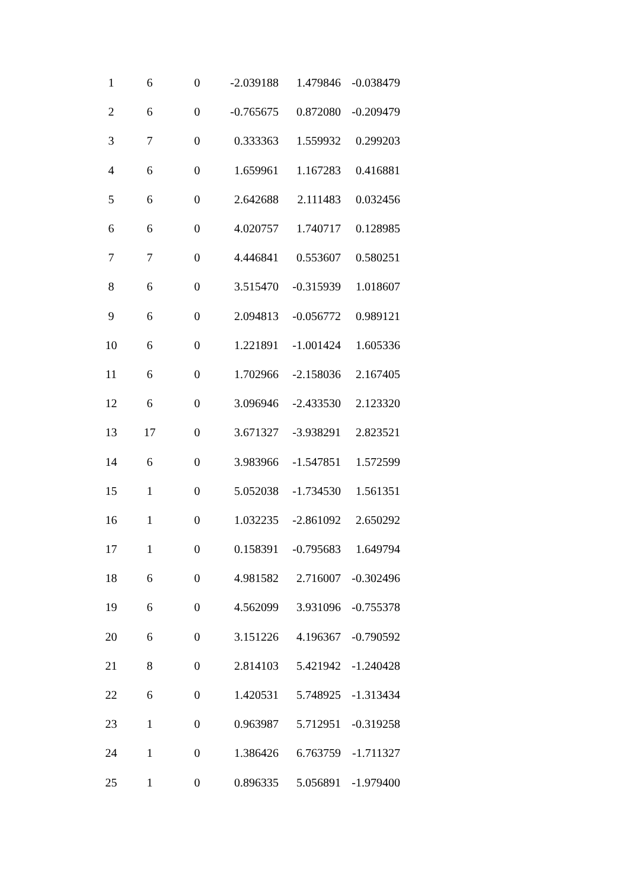| 1 | 6 | 0 | -2.039188 | 1.479846 | -0.038479 |
| 2 | 6 | 0 | -0.765675 | 0.872080 | -0.209479 |
| 3 | 7 | 0 | 0.333363 | 1.559932 | 0.299203 |
| 4 | 6 | 0 | 1.659961 | 1.167283 | 0.416881 |
| 5 | 6 | 0 | 2.642688 | 2.111483 | 0.032456 |
| 6 | 6 | 0 | 4.020757 | 1.740717 | 0.128985 |
| 7 | 7 | 0 | 4.446841 | 0.553607 | 0.580251 |
| 8 | 6 | 0 | 3.515470 | -0.315939 | 1.018607 |
| 9 | 6 | 0 | 2.094813 | -0.056772 | 0.989121 |
| 10 | 6 | 0 | 1.221891 | -1.001424 | 1.605336 |
| 11 | 6 | 0 | 1.702966 | -2.158036 | 2.167405 |
| 12 | 6 | 0 | 3.096946 | -2.433530 | 2.123320 |
| 13 | 17 | 0 | 3.671327 | -3.938291 | 2.823521 |
| 14 | 6 | 0 | 3.983966 | -1.547851 | 1.572599 |
| 15 | 1 | 0 | 5.052038 | -1.734530 | 1.561351 |
| 16 | 1 | 0 | 1.032235 | -2.861092 | 2.650292 |
| 17 | 1 | 0 | 0.158391 | -0.795683 | 1.649794 |
| 18 | 6 | 0 | 4.981582 | 2.716007 | -0.302496 |
| 19 | 6 | 0 | 4.562099 | 3.931096 | -0.755378 |
| 20 | 6 | 0 | 3.151226 | 4.196367 | -0.790592 |
| 21 | 8 | 0 | 2.814103 | 5.421942 | -1.240428 |
| 22 | 6 | 0 | 1.420531 | 5.748925 | -1.313434 |
| 23 | 1 | 0 | 0.963987 | 5.712951 | -0.319258 |
| 24 | 1 | 0 | 1.386426 | 6.763759 | -1.711327 |
| 25 | 1 | 0 | 0.896335 | 5.056891 | -1.979400 |